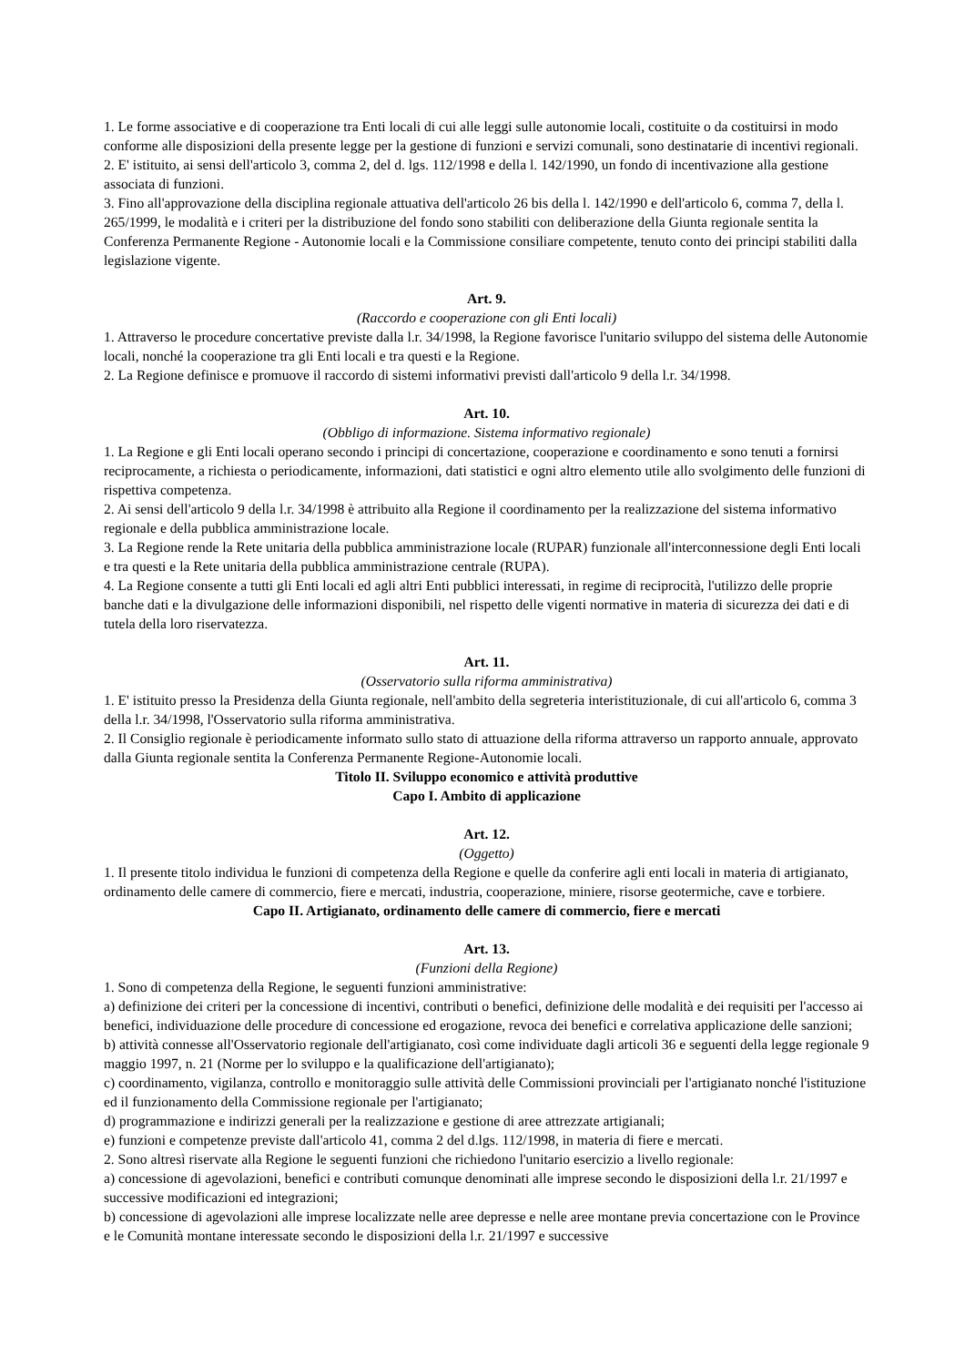1. Le forme associative e di cooperazione tra Enti locali di cui alle leggi sulle autonomie locali, costituite o da costituirsi in modo conforme alle disposizioni della presente legge per la gestione di funzioni e servizi comunali, sono destinatarie di incentivi regionali.
2. E' istituito, ai sensi dell'articolo 3, comma 2, del d. lgs. 112/1998 e della l. 142/1990, un fondo di incentivazione alla gestione associata di funzioni.
3. Fino all'approvazione della disciplina regionale attuativa dell'articolo 26 bis della l. 142/1990 e dell'articolo 6, comma 7, della l. 265/1999, le modalità e i criteri per la distribuzione del fondo sono stabiliti con deliberazione della Giunta regionale sentita la Conferenza Permanente Regione - Autonomie locali e la Commissione consiliare competente, tenuto conto dei principi stabiliti dalla legislazione vigente.
Art. 9.
(Raccordo e cooperazione con gli Enti locali)
1. Attraverso le procedure concertative previste dalla l.r. 34/1998, la Regione favorisce l'unitario sviluppo del sistema delle Autonomie locali, nonché la cooperazione tra gli Enti locali e tra questi e la Regione.
2. La Regione definisce e promuove il raccordo di sistemi informativi previsti dall'articolo 9 della l.r. 34/1998.
Art. 10.
(Obbligo di informazione. Sistema informativo regionale)
1. La Regione e gli Enti locali operano secondo i principi di concertazione, cooperazione e coordinamento e sono tenuti a fornirsi reciprocamente, a richiesta o periodicamente, informazioni, dati statistici e ogni altro elemento utile allo svolgimento delle funzioni di rispettiva competenza.
2. Ai sensi dell'articolo 9 della l.r. 34/1998 è attribuito alla Regione il coordinamento per la realizzazione del sistema informativo regionale e della pubblica amministrazione locale.
3. La Regione rende la Rete unitaria della pubblica amministrazione locale (RUPAR) funzionale all'interconnessione degli Enti locali e tra questi e la Rete unitaria della pubblica amministrazione centrale (RUPA).
4. La Regione consente a tutti gli Enti locali ed agli altri Enti pubblici interessati, in regime di reciprocità, l'utilizzo delle proprie banche dati e la divulgazione delle informazioni disponibili, nel rispetto delle vigenti normative in materia di sicurezza dei dati e di tutela della loro riservatezza.
Art. 11.
(Osservatorio sulla riforma amministrativa)
1. E' istituito presso la Presidenza della Giunta regionale, nell'ambito della segreteria interistituzionale, di cui all'articolo 6, comma 3 della l.r. 34/1998, l'Osservatorio sulla riforma amministrativa.
2. Il Consiglio regionale è periodicamente informato sullo stato di attuazione della riforma attraverso un rapporto annuale, approvato dalla Giunta regionale sentita la Conferenza Permanente Regione-Autonomie locali.
Titolo II. Sviluppo economico e attività produttive
Capo I. Ambito di applicazione
Art. 12.
(Oggetto)
1. Il presente titolo individua le funzioni di competenza della Regione e quelle da conferire agli enti locali in materia di artigianato, ordinamento delle camere di commercio, fiere e mercati, industria, cooperazione, miniere, risorse geotermiche, cave e torbiere.
Capo II. Artigianato, ordinamento delle camere di commercio, fiere e mercati
Art. 13.
(Funzioni della Regione)
1. Sono di competenza della Regione, le seguenti funzioni amministrative:
a) definizione dei criteri per la concessione di incentivi, contributi o benefici, definizione delle modalità e dei requisiti per l'accesso ai benefici, individuazione delle procedure di concessione ed erogazione, revoca dei benefici e correlativa applicazione delle sanzioni;
b) attività connesse all'Osservatorio regionale dell'artigianato, così come individuate dagli articoli 36 e seguenti della legge regionale 9 maggio 1997, n. 21 (Norme per lo sviluppo e la qualificazione dell'artigianato);
c) coordinamento, vigilanza, controllo e monitoraggio sulle attività delle Commissioni provinciali per l'artigianato nonché l'istituzione ed il funzionamento della Commissione regionale per l'artigianato;
d) programmazione e indirizzi generali per la realizzazione e gestione di aree attrezzate artigianali;
e) funzioni e competenze previste dall'articolo 41, comma 2 del d.lgs. 112/1998, in materia di fiere e mercati.
2. Sono altresì riservate alla Regione le seguenti funzioni che richiedono l'unitario esercizio a livello regionale:
a) concessione di agevolazioni, benefici e contributi comunque denominati alle imprese secondo le disposizioni della l.r. 21/1997 e successive modificazioni ed integrazioni;
b) concessione di agevolazioni alle imprese localizzate nelle aree depresse e nelle aree montane previa concertazione con le Province e le Comunità montane interessate secondo le disposizioni della l.r. 21/1997 e successive